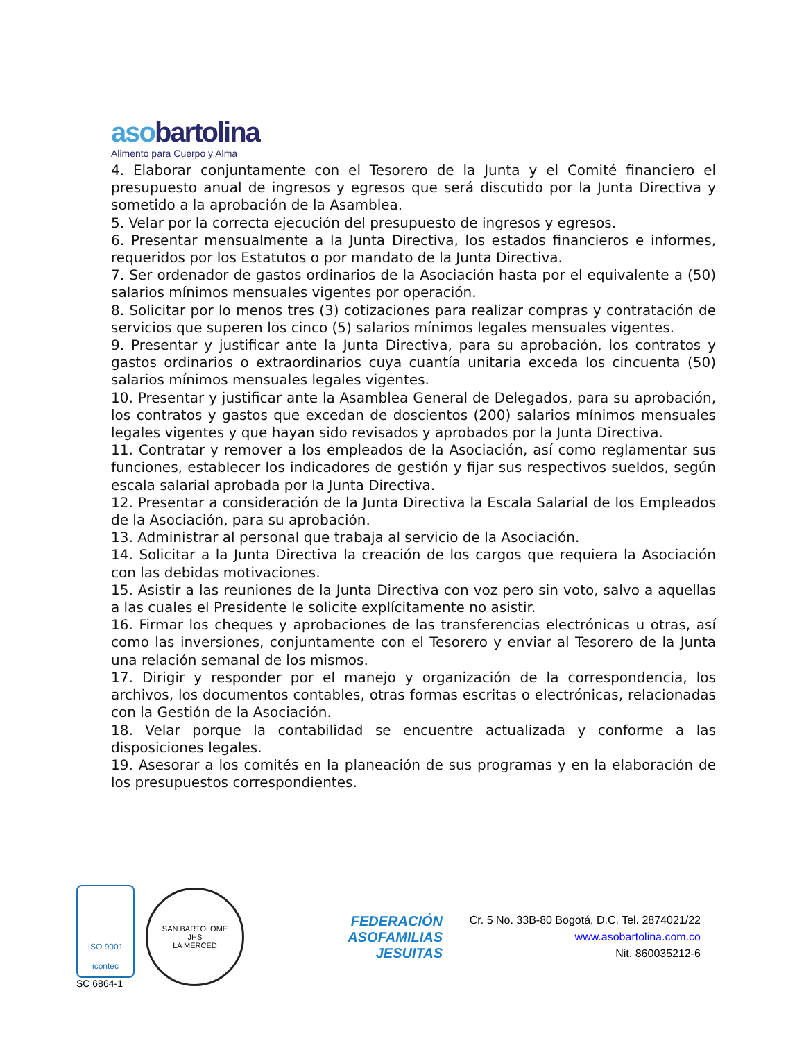asobartolina
Alimento para Cuerpo y Alma
4. Elaborar conjuntamente con el Tesorero de la Junta y el Comité financiero el presupuesto anual de ingresos y egresos que será discutido por la Junta Directiva y sometido a la aprobación de la Asamblea.
5. Velar por la correcta ejecución del presupuesto de ingresos y egresos.
6. Presentar mensualmente a la Junta Directiva, los estados financieros e informes, requeridos por los Estatutos o por mandato de la Junta Directiva.
7. Ser ordenador de gastos ordinarios de la Asociación hasta por el equivalente a (50) salarios mínimos mensuales vigentes por operación.
8. Solicitar por lo menos tres (3) cotizaciones para realizar compras y contratación de servicios que superen los cinco (5) salarios mínimos legales mensuales vigentes.
9. Presentar y justificar ante la Junta Directiva, para su aprobación, los contratos y gastos ordinarios o extraordinarios cuya cuantía unitaria exceda los cincuenta (50) salarios mínimos mensuales legales vigentes.
10. Presentar y justificar ante la Asamblea General de Delegados, para su aprobación, los contratos y gastos que excedan de doscientos (200) salarios mínimos mensuales legales vigentes y que hayan sido revisados y aprobados por la Junta Directiva.
11. Contratar y remover a los empleados de la Asociación, así como reglamentar sus funciones, establecer los indicadores de gestión y fijar sus respectivos sueldos, según escala salarial aprobada por la Junta Directiva.
12. Presentar a consideración de la Junta Directiva la Escala Salarial de los Empleados de la Asociación, para su aprobación.
13. Administrar al personal que trabaja al servicio de la Asociación.
14. Solicitar a la Junta Directiva la creación de los cargos que requiera la Asociación con las debidas motivaciones.
15. Asistir a las reuniones de la Junta Directiva con voz pero sin voto, salvo a aquellas a las cuales el Presidente le solicite explícitamente no asistir.
16. Firmar los cheques y aprobaciones de las transferencias electrónicas u otras, así como las inversiones, conjuntamente con el Tesorero y enviar al Tesorero de la Junta una relación semanal de los mismos.
17. Dirigir y responder por el manejo y organización de la correspondencia, los archivos, los documentos contables, otras formas escritas o electrónicas, relacionadas con la Gestión de la Asociación.
18. Velar porque la contabilidad se encuentre actualizada y conforme a las disposiciones legales.
19. Asesorar a los comités en la planeación de sus programas y en la elaboración de los presupuestos correspondientes.
ISO 9001
icontec
SC 6864-1
SAN BARTOLOME
JHS
LA MERCED
FEDERACIÓN
ASOFAMILIAS
JESUITAS
Cr. 5 No. 33B-80 Bogotá, D.C. Tel. 2874021/22
www.asobartolina.com.co
Nit. 860035212-6